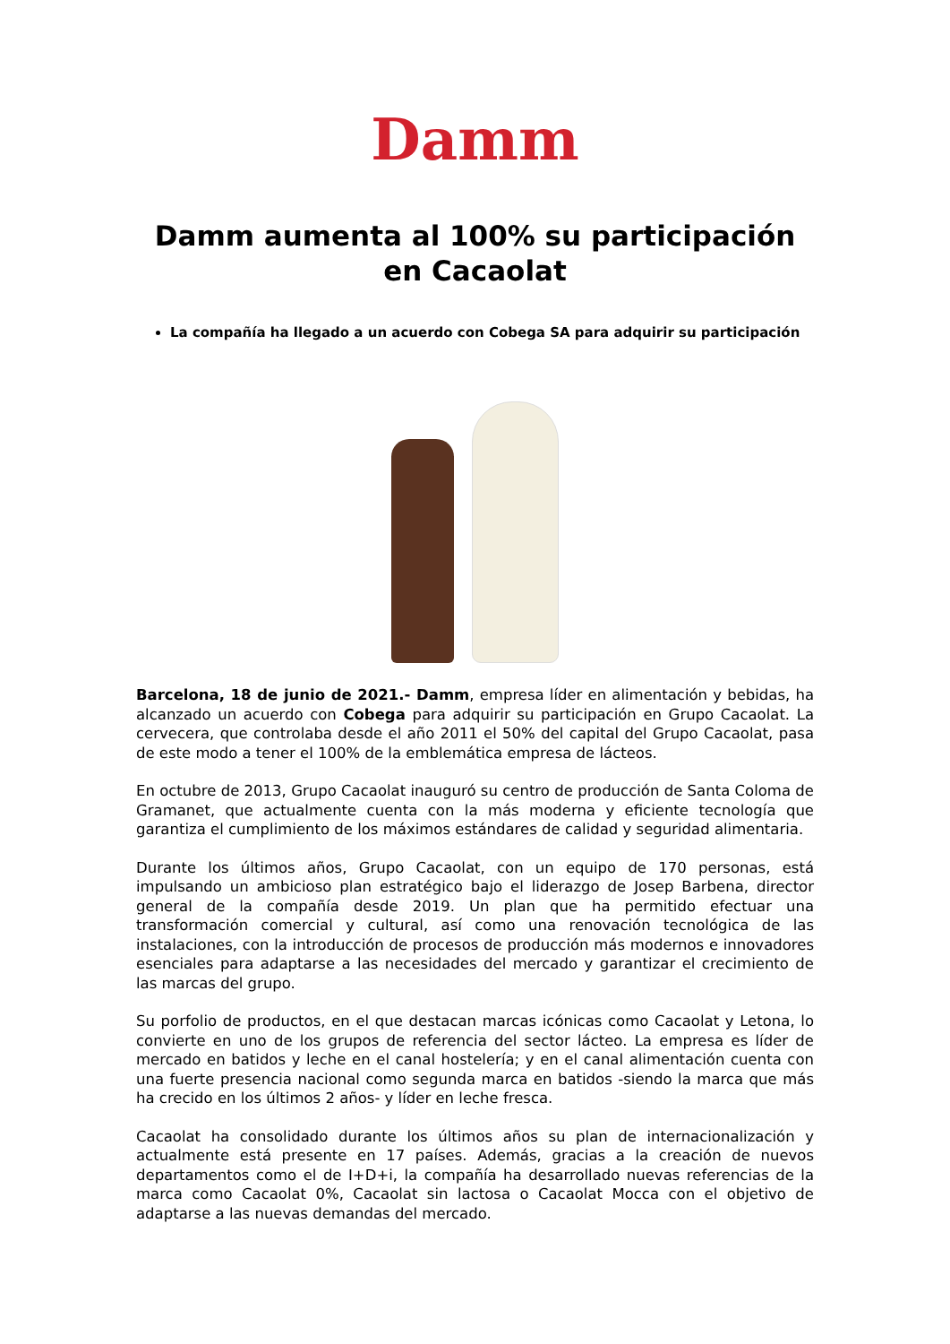Damm
Damm aumenta al 100% su participación
en Cacaolat
La compañía ha llegado a un acuerdo con Cobega SA para adquirir su participación
Barcelona, 18 de junio de 2021.- Damm, empresa líder en alimentación y bebidas, ha alcanzado un acuerdo con Cobega para adquirir su participación en Grupo Cacaolat. La cervecera, que controlaba desde el año 2011 el 50% del capital del Grupo Cacaolat, pasa de este modo a tener el 100% de la emblemática empresa de lácteos.
En octubre de 2013, Grupo Cacaolat inauguró su centro de producción de Santa Coloma de Gramanet, que actualmente cuenta con la más moderna y eficiente tecnología que garantiza el cumplimiento de los máximos estándares de calidad y seguridad alimentaria.
Durante los últimos años, Grupo Cacaolat, con un equipo de 170 personas, está impulsando un ambicioso plan estratégico bajo el liderazgo de Josep Barbena, director general de la compañía desde 2019. Un plan que ha permitido efectuar una transformación comercial y cultural, así como una renovación tecnológica de las instalaciones, con la introducción de procesos de producción más modernos e innovadores esenciales para adaptarse a las necesidades del mercado y garantizar el crecimiento de las marcas del grupo.
Su porfolio de productos, en el que destacan marcas icónicas como Cacaolat y Letona, lo convierte en uno de los grupos de referencia del sector lácteo. La empresa es líder de mercado en batidos y leche en el canal hostelería; y en el canal alimentación cuenta con una fuerte presencia nacional como segunda marca en batidos -siendo la marca que más ha crecido en los últimos 2 años- y líder en leche fresca.
Cacaolat ha consolidado durante los últimos años su plan de internacionalización y actualmente está presente en 17 países. Además, gracias a la creación de nuevos departamentos como el de I+D+i, la compañía ha desarrollado nuevas referencias de la marca como Cacaolat 0%, Cacaolat sin lactosa o Cacaolat Mocca con el objetivo de adaptarse a las nuevas demandas del mercado.